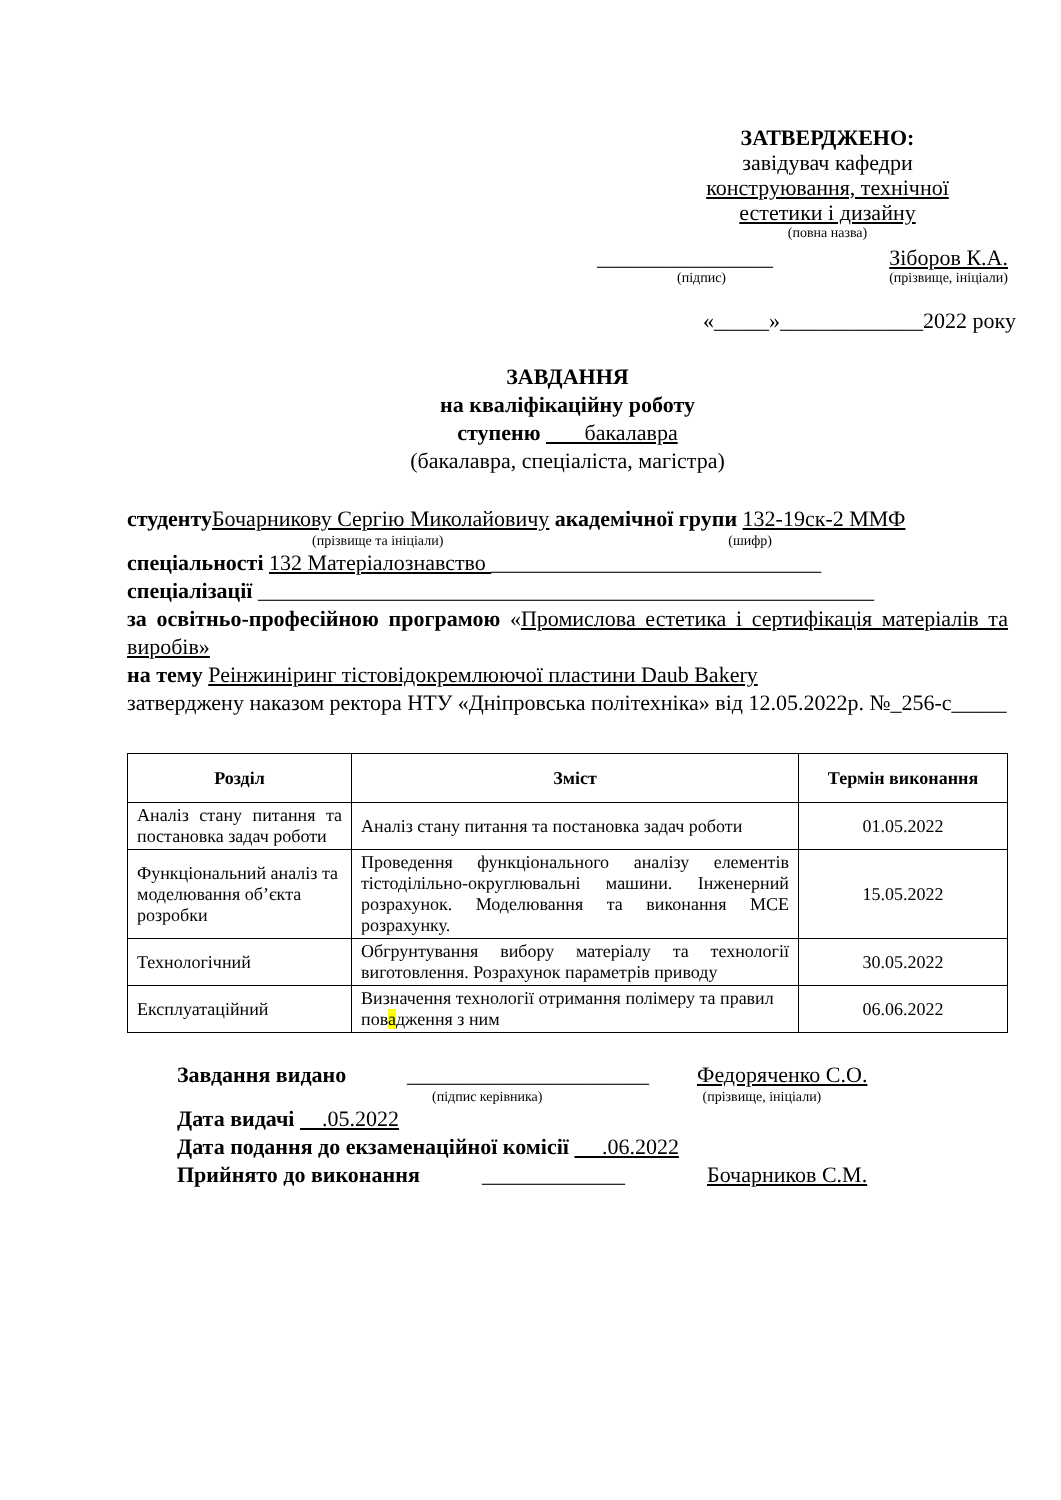ЗАТВЕРДЖЕНО:
завідувач кафедри
конструювання, технічної
естетики і дизайну
(повна назва)
________________ Зіборов К.А.
(підпис) (прізвище, ініціали)
«_____»_____________2022 року
ЗАВДАННЯ
на кваліфікаційну роботу
ступеню бакалавра
(бакалавра, спеціаліста, магістра)
студенту Бочарникову Сергію Миколайовичу академічної групи 132-19ск-2 ММФ
(прізвище та ініціали) (шифр)
спеціальності 132 Матеріалознавство ______________________________
спеціалізації ________________________________________________________
за освітньо-професійною програмою «Промислова естетика і сертифікація матеріалів та виробів»
на тему Реінжиніринг тістовідокремлюючої пластини Daub Bakery
затверджену наказом ректора НТУ «Дніпровська політехніка» від 12.05.2022р. №_256-с_____
| Розділ | Зміст | Термін виконання |
| --- | --- | --- |
| Аналіз стану питання та постановка задач роботи | Аналіз стану питання та постановка задач роботи | 01.05.2022 |
| Функціональний аналіз та моделювання об’єкта розробки | Проведення функціонального аналізу елементів тістоділільно-округлювальні машини. Інженерний розрахунок. Моделювання та виконання МСЕ розрахунку. | 15.05.2022 |
| Технологічний | Обгрунтування вибору матеріалу та технології виготовлення. Розрахунок параметрів приводу | 30.05.2022 |
| Експлуатаційний | Визначення технології отримання полімеру та правил пов а дження з ним | 06.06.2022 |
Завдання видано ______________________ Федоряченко С.О.
(підпис керівника) (прізвище, ініціали)
Дата видачі .05.2022
Дата подання до екзаменаційної комісії .06.2022
Прийнято до виконання _____________ Бочарников С.М.